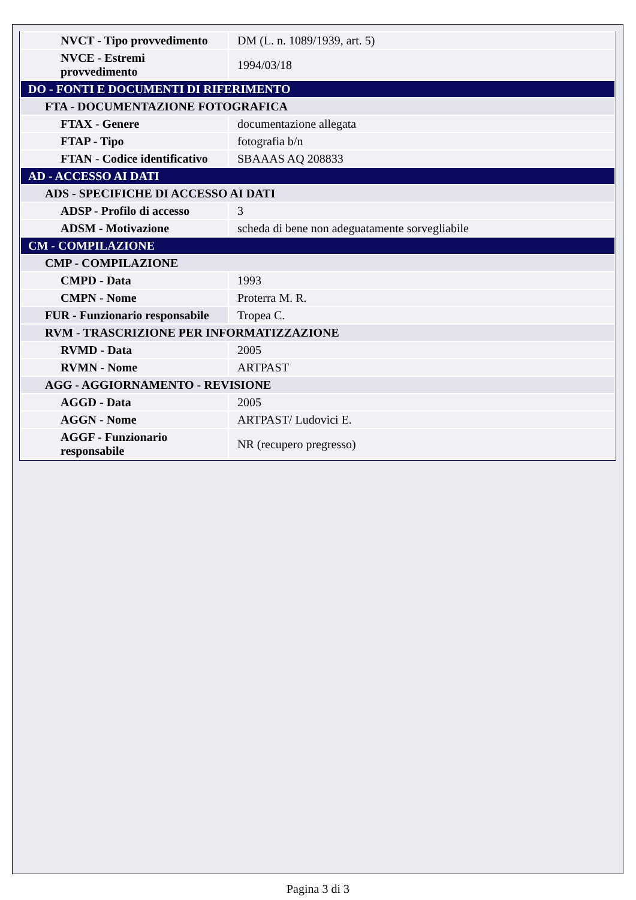| NVCT - Tipo provvedimento | DM (L. n. 1089/1939, art. 5) |
| NVCE - Estremi provvedimento | 1994/03/18 |
| DO - FONTI E DOCUMENTI DI RIFERIMENTO | |
| FTA - DOCUMENTAZIONE FOTOGRAFICA | |
| FTAX - Genere | documentazione allegata |
| FTAP - Tipo | fotografia b/n |
| FTAN - Codice identificativo | SBAAAS AQ 208833 |
| AD - ACCESSO AI DATI | |
| ADS - SPECIFICHE DI ACCESSO AI DATI | |
| ADSP - Profilo di accesso | 3 |
| ADSM - Motivazione | scheda di bene non adeguatamente sorvegliabile |
| CM - COMPILAZIONE | |
| CMP - COMPILAZIONE | |
| CMPD - Data | 1993 |
| CMPN - Nome | Proterra M. R. |
| FUR - Funzionario responsabile | Tropea C. |
| RVM - TRASCRIZIONE PER INFORMATIZZAZIONE | |
| RVMD - Data | 2005 |
| RVMN - Nome | ARTPAST |
| AGG - AGGIORNAMENTO - REVISIONE | |
| AGGD - Data | 2005 |
| AGGN - Nome | ARTPAST/ Ludovici E. |
| AGGF - Funzionario responsabile | NR (recupero pregresso) |
Pagina 3 di 3